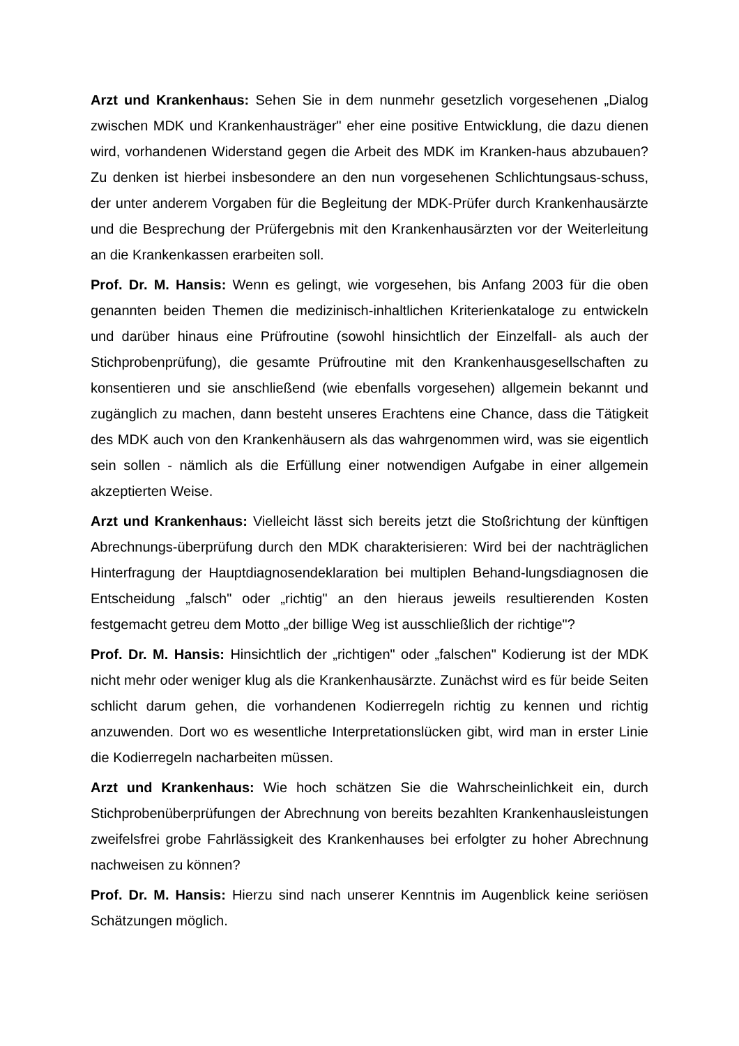Arzt und Krankenhaus: Sehen Sie in dem nunmehr gesetzlich vorgesehenen „Dialog zwischen MDK und Krankenhausträger" eher eine positive Entwicklung, die dazu dienen wird, vorhandenen Widerstand gegen die Arbeit des MDK im Kranken-haus abzubauen? Zu denken ist hierbei insbesondere an den nun vorgesehenen Schlichtungsaus-schuss, der unter anderem Vorgaben für die Begleitung der MDK-Prüfer durch Krankenhausärzte und die Besprechung der Prüfergebnis mit den Krankenhausärzten vor der Weiterleitung an die Krankenkassen erarbeiten soll.
Prof. Dr. M. Hansis: Wenn es gelingt, wie vorgesehen, bis Anfang 2003 für die oben genannten beiden Themen die medizinisch-inhaltlichen Kriterienkataloge zu entwickeln und darüber hinaus eine Prüfroutine (sowohl hinsichtlich der Einzelfall- als auch der Stichprobenprüfung), die gesamte Prüfroutine mit den Krankenhausgesellschaften zu konsentieren und sie anschließend (wie ebenfalls vorgesehen) allgemein bekannt und zugänglich zu machen, dann besteht unseres Erachtens eine Chance, dass die Tätigkeit des MDK auch von den Krankenhäusern als das wahrgenommen wird, was sie eigentlich sein sollen - nämlich als die Erfüllung einer notwendigen Aufgabe in einer allgemein akzeptierten Weise.
Arzt und Krankenhaus: Vielleicht lässt sich bereits jetzt die Stoßrichtung der künftigen Abrechnungs-überprüfung durch den MDK charakterisieren: Wird bei der nachträglichen Hinterfragung der Hauptdiagnosendeklaration bei multiplen Behand-lungsdiagnosen die Entscheidung „falsch" oder „richtig" an den hieraus jeweils resultierenden Kosten festgemacht getreu dem Motto „der billige Weg ist ausschließlich der richtige"?
Prof. Dr. M. Hansis: Hinsichtlich der „richtigen" oder „falschen" Kodierung ist der MDK nicht mehr oder weniger klug als die Krankenhausärzte. Zunächst wird es für beide Seiten schlicht darum gehen, die vorhandenen Kodierregeln richtig zu kennen und richtig anzuwenden. Dort wo es wesentliche Interpretationslücken gibt, wird man in erster Linie die Kodierregeln nacharbeiten müssen.
Arzt und Krankenhaus: Wie hoch schätzen Sie die Wahrscheinlichkeit ein, durch Stichprobenüberprüfungen der Abrechnung von bereits bezahlten Krankenhausleistungen zweifelsfrei grobe Fahrlässigkeit des Krankenhauses bei erfolgter zu hoher Abrechnung nachweisen zu können?
Prof. Dr. M. Hansis: Hierzu sind nach unserer Kenntnis im Augenblick keine seriösen Schätzungen möglich.